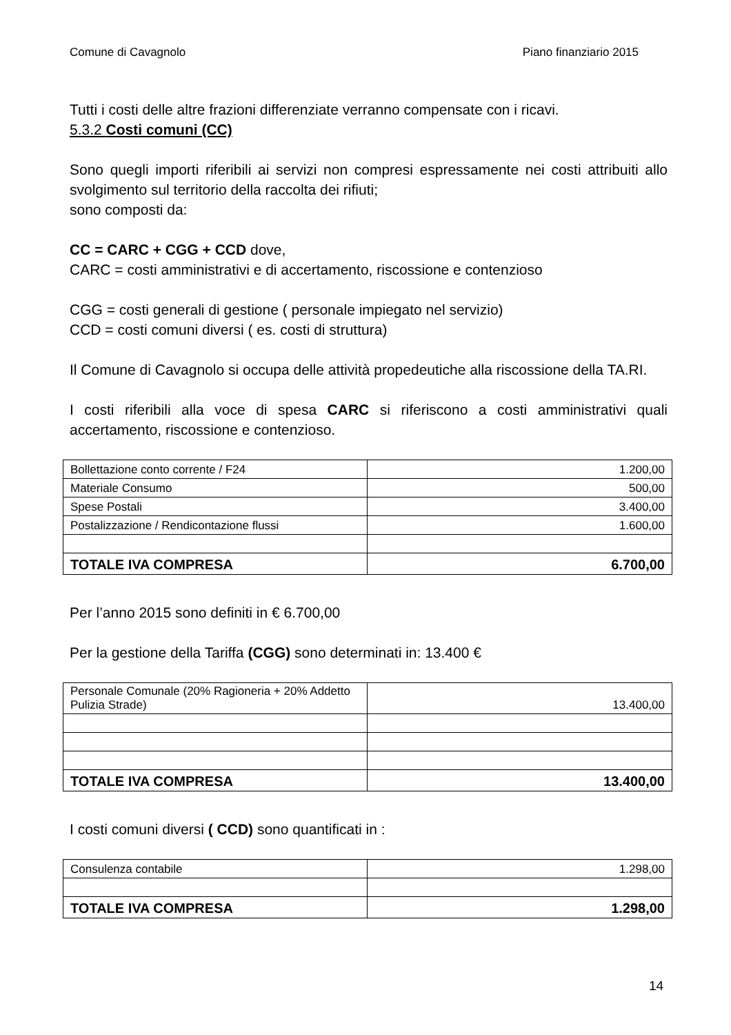Comune di Cavagnolo Piano finanziario 2015
Tutti i costi delle altre frazioni differenziate verranno compensate con i ricavi.
5.3.2 Costi comuni (CC)
Sono quegli importi riferibili ai servizi non compresi espressamente nei costi attribuiti allo svolgimento sul territorio della raccolta dei rifiuti;
sono composti da:
CC = CARC + CGG + CCD dove,
CARC = costi amministrativi e di accertamento, riscossione e contenzioso
CGG = costi generali di gestione ( personale impiegato nel servizio)
CCD = costi comuni diversi ( es. costi di struttura)
Il Comune di Cavagnolo si occupa delle attività propedeutiche alla riscossione della TA.RI.
I costi riferibili alla voce di spesa CARC si riferiscono a costi amministrativi quali accertamento, riscossione e contenzioso.
| Bollettazione conto corrente / F24 | 1.200,00 |
| Materiale Consumo | 500,00 |
| Spese Postali | 3.400,00 |
| Postalizzazione / Rendicontazione flussi | 1.600,00 |
| TOTALE IVA COMPRESA | 6.700,00 |
Per l’anno 2015 sono definiti in € 6.700,00
Per la gestione della Tariffa (CGG) sono determinati in: 13.400 €
| Personale Comunale (20% Ragioneria + 20% Addetto Pulizia Strade) | 13.400,00 |
| TOTALE IVA COMPRESA | 13.400,00 |
I costi comuni diversi ( CCD) sono quantificati in :
| Consulenza contabile | 1.298,00 |
| TOTALE IVA COMPRESA | 1.298,00 |
14